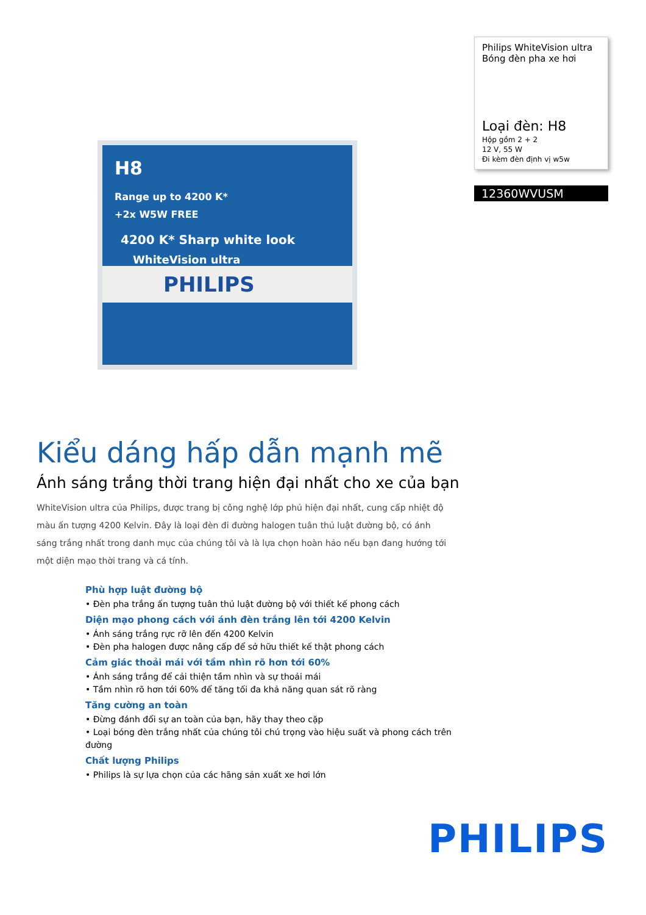H8
Range up to 4200 K*
+2x W5W FREE
4200 K* Sharp white look
WhiteVision ultra
PHILIPS
Philips WhiteVision ultra
Bóng đèn pha xe hơi
Loại đèn: H8
Hộp gồm 2 + 2
12 V, 55 W
Đi kèm đèn định vị w5w
12360WVUSM
Kiểu dáng hấp dẫn mạnh mẽ
Ánh sáng trắng thời trang hiện đại nhất cho xe của bạn
WhiteVision ultra của Philips, được trang bị công nghệ lớp phủ hiện đại nhất, cung cấp nhiệt độ màu ấn tượng 4200 Kelvin. Đây là loại đèn đi đường halogen tuân thủ luật đường bộ, có ánh sáng trắng nhất trong danh mục của chúng tôi và là lựa chọn hoàn hảo nếu bạn đang hướng tới một diện mạo thời trang và cá tính.
Phù hợp luật đường bộ
• Đèn pha trắng ấn tượng tuân thủ luật đường bộ với thiết kế phong cách
Diện mạo phong cách với ánh đèn trắng lên tới 4200 Kelvin
• Ánh sáng trắng rực rỡ lên đến 4200 Kelvin
• Đèn pha halogen được nâng cấp để sở hữu thiết kế thật phong cách
Cảm giác thoải mái với tầm nhìn rõ hơn tới 60%
• Ánh sáng trắng để cải thiện tầm nhìn và sự thoải mái
• Tầm nhìn rõ hơn tới 60% để tăng tối đa khả năng quan sát rõ ràng
Tăng cường an toàn
• Đừng đánh đổi sự an toàn của bạn, hãy thay theo cặp
• Loại bóng đèn trắng nhất của chúng tôi chú trọng vào hiệu suất và phong cách trên đường
Chất lượng Philips
• Philips là sự lựa chọn của các hãng sản xuất xe hơi lớn
PHILIPS